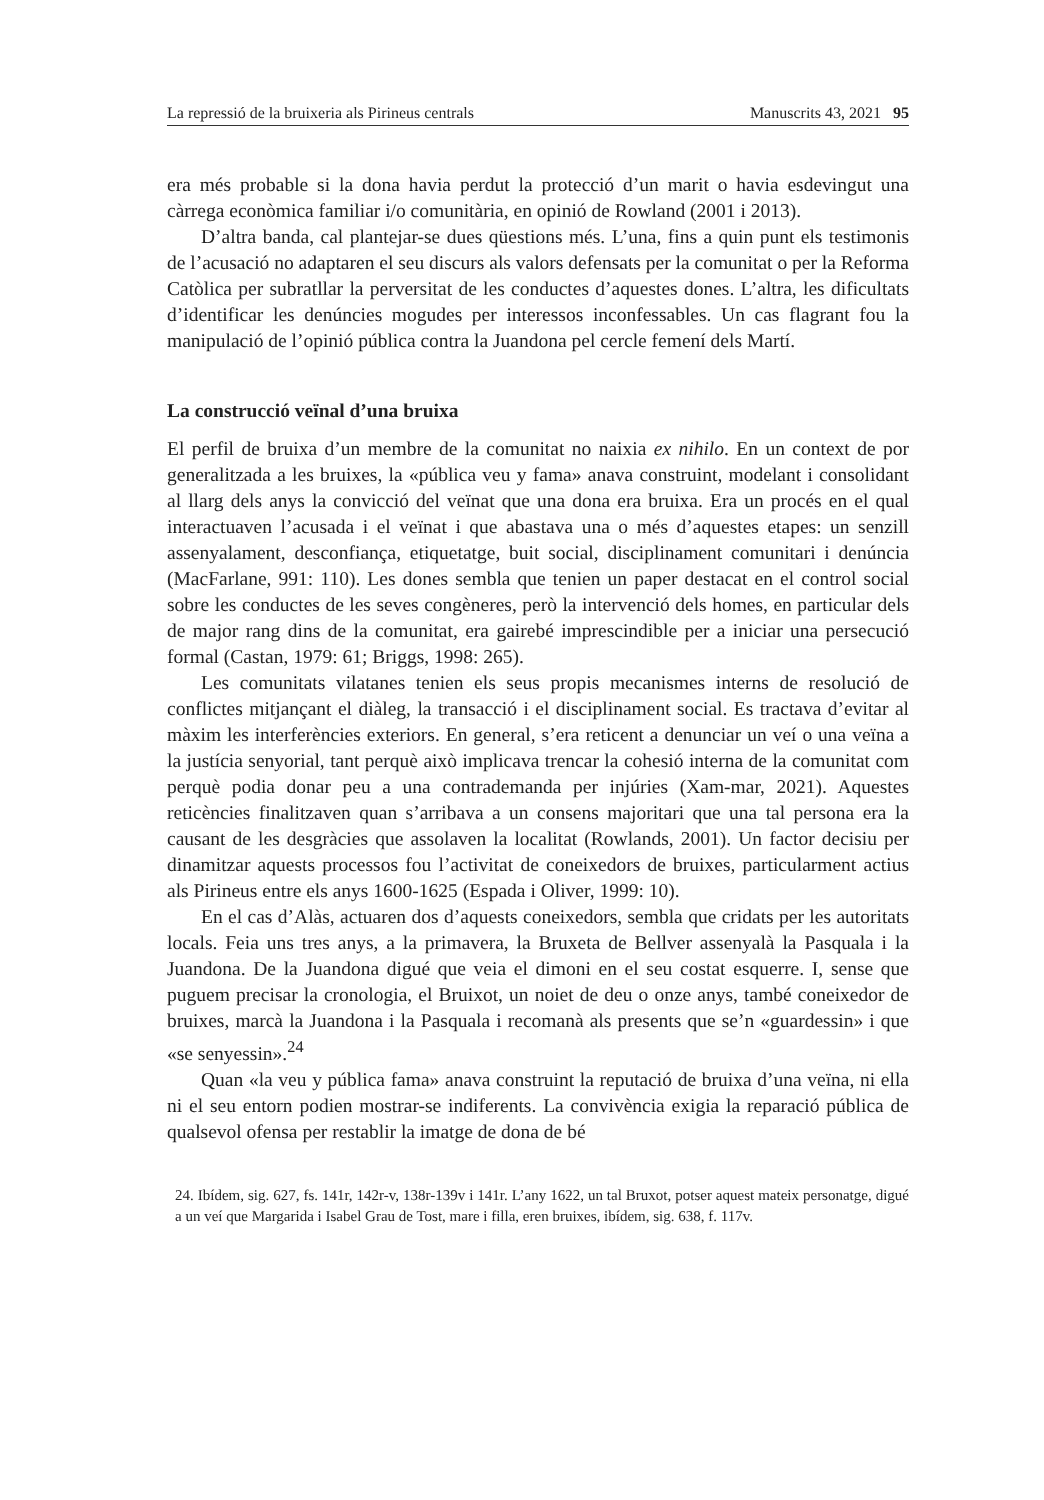La repressió de la bruixeria als Pirineus centrals Manuscrits 43, 2021 95
era més probable si la dona havia perdut la protecció d’un marit o havia esdevingut una càrrega econòmica familiar i/o comunitària, en opinió de Rowland (2001 i 2013).
D’altra banda, cal plantejar-se dues qüestions més. L’una, fins a quin punt els testimonis de l’acusació no adaptaren el seu discurs als valors defensats per la comunitat o per la Reforma Catòlica per subratllar la perversitat de les conductes d’aquestes dones. L’altra, les dificultats d’identificar les denúncies mogudes per interessos inconfessables. Un cas flagrant fou la manipulació de l’opinió pública contra la Juandona pel cercle femení dels Martí.
La construcció veïnal d’una bruixa
El perfil de bruixa d’un membre de la comunitat no naixia ex nihilo. En un context de por generalitzada a les bruixes, la «pública veu y fama» anava construint, modelant i consolidant al llarg dels anys la convicció del veïnat que una dona era bruixa. Era un procés en el qual interactuaven l’acusada i el veïnat i que abastava una o més d’aquestes etapes: un senzill assenyalament, desconfiança, etiquetatge, buit social, disciplinament comunitari i denúncia (MacFarlane, 991: 110). Les dones sembla que tenien un paper destacat en el control social sobre les conductes de les seves congèneres, però la intervenció dels homes, en particular dels de major rang dins de la comunitat, era gairebé imprescindible per a iniciar una persecució formal (Castan, 1979: 61; Briggs, 1998: 265).
Les comunitats vilatanes tenien els seus propis mecanismes interns de resolució de conflictes mitjançant el diàleg, la transacció i el disciplinament social. Es tractava d’evitar al màxim les interferències exteriors. En general, s’era reticent a denunciar un veí o una veïna a la justícia senyorial, tant perquè això implicava trencar la cohesió interna de la comunitat com perquè podia donar peu a una contrademanda per injúries (Xam-mar, 2021). Aquestes reticències finalitzaven quan s’arribava a un consens majoritari que una tal persona era la causant de les desgràcies que assolaven la localitat (Rowlands, 2001). Un factor decisiu per dinamitzar aquests processos fou l’activitat de coneixedors de bruixes, particularment actius als Pirineus entre els anys 1600-1625 (Espada i Oliver, 1999: 10).
En el cas d’Alàs, actuaren dos d’aquests coneixedors, sembla que cridats per les autoritats locals. Feia uns tres anys, a la primavera, la Bruxeta de Bellver assenyalà la Pasquala i la Juandona. De la Juandona digué que veia el dimoni en el seu costat esquerre. I, sense que puguem precisar la cronologia, el Bruixot, un noiet de deu o onze anys, també coneixedor de bruixes, marcà la Juandona i la Pasquala i recomanà als presents que se’n «guardessin» i que «se senyessin».<sup>24</sup>
Quan «la veu y pública fama» anava construint la reputació de bruixa d’una veïna, ni ella ni el seu entorn podien mostrar-se indiferents. La convivència exigia la reparació pública de qualsevol ofensa per restablir la imatge de dona de bé
24. Ibídem, sig. 627, fs. 141r, 142r-v, 138r-139v i 141r. L’any 1622, un tal Bruxot, potser aquest mateix personatge, digué a un veí que Margarida i Isabel Grau de Tost, mare i filla, eren bruixes, ibídem, sig. 638, f. 117v.